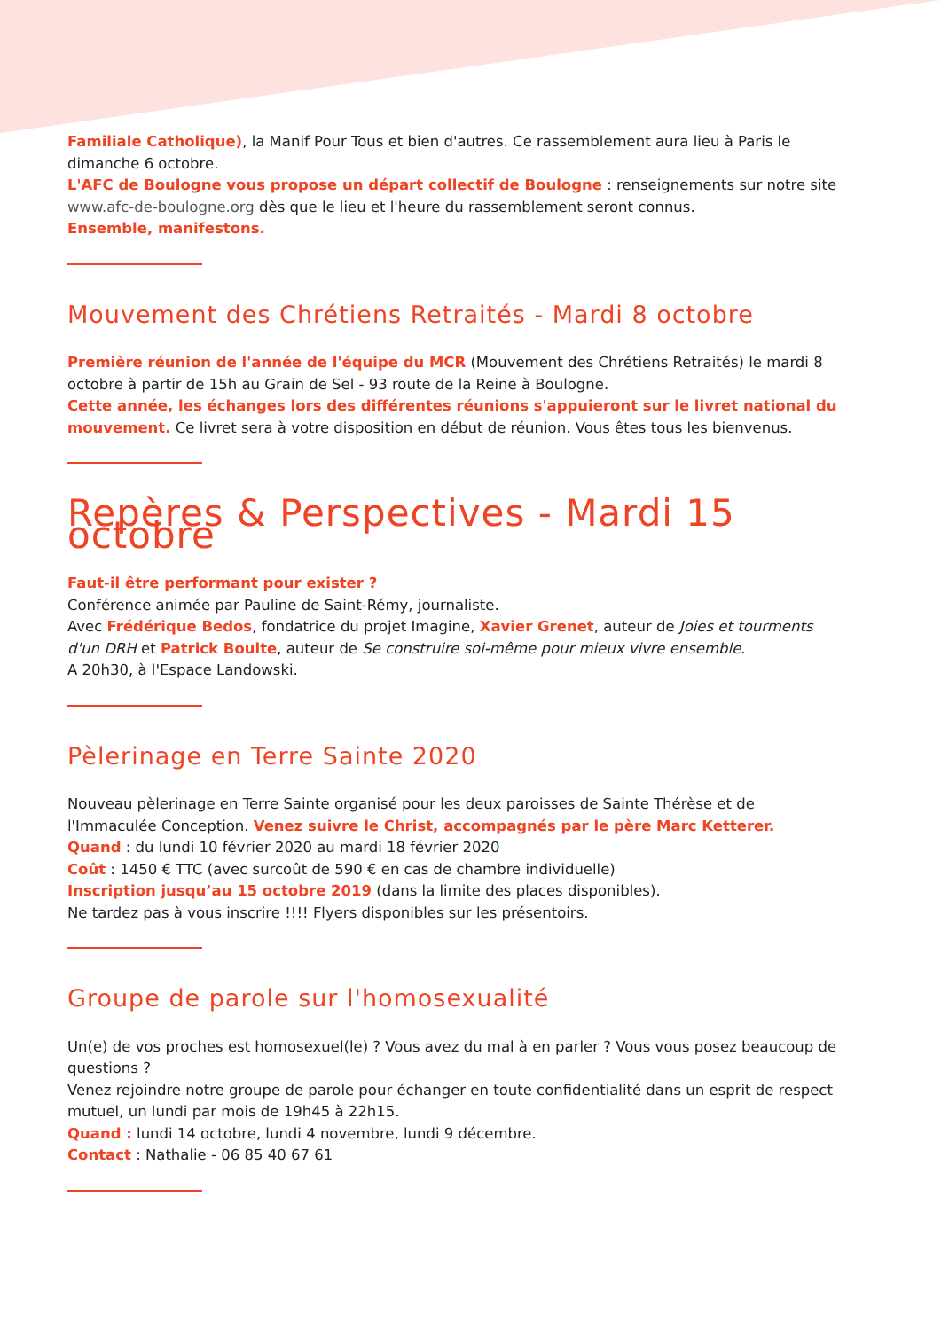Familiale Catholique), la Manif Pour Tous et bien d'autres. Ce rassemblement aura lieu à Paris le dimanche 6 octobre.
L'AFC de Boulogne vous propose un départ collectif de Boulogne : renseignements sur notre site www.afc-de-boulogne.org dès que le lieu et l'heure du rassemblement seront connus.
Ensemble, manifestons.
Mouvement des Chrétiens Retraités - Mardi 8 octobre
Première réunion de l'année de l'équipe du MCR (Mouvement des Chrétiens Retraités) le mardi 8 octobre à partir de 15h au Grain de Sel - 93 route de la Reine à Boulogne.
Cette année, les échanges lors des différentes réunions s'appuieront sur le livret national du mouvement. Ce livret sera à votre disposition en début de réunion. Vous êtes tous les bienvenus.
Repères & Perspectives - Mardi 15 octobre
Faut-il être performant pour exister ?
Conférence animée par Pauline de Saint-Rémy, journaliste.
Avec Frédérique Bedos, fondatrice du projet Imagine, Xavier Grenet, auteur de Joies et tourments d'un DRH et Patrick Boulte, auteur de Se construire soi-même pour mieux vivre ensemble.
A 20h30, à l'Espace Landowski.
Pèlerinage en Terre Sainte 2020
Nouveau pèlerinage en Terre Sainte organisé pour les deux paroisses de Sainte Thérèse et de l'Immaculée Conception. Venez suivre le Christ, accompagnés par le père Marc Ketterer.
Quand : du lundi 10 février 2020 au mardi 18 février 2020
Coût : 1450 € TTC (avec surcoût de 590 € en cas de chambre individuelle)
Inscription jusqu’au 15 octobre 2019 (dans la limite des places disponibles).
Ne tardez pas à vous inscrire !!!! Flyers disponibles sur les présentoirs.
Groupe de parole sur l'homosexualité
Un(e) de vos proches est homosexuel(le) ? Vous avez du mal à en parler ? Vous vous posez beaucoup de questions ?
Venez rejoindre notre groupe de parole pour échanger en toute confidentialité dans un esprit de respect mutuel, un lundi par mois de 19h45 à 22h15.
Quand : lundi 14 octobre, lundi 4 novembre, lundi 9 décembre.
Contact : Nathalie - 06 85 40 67 61